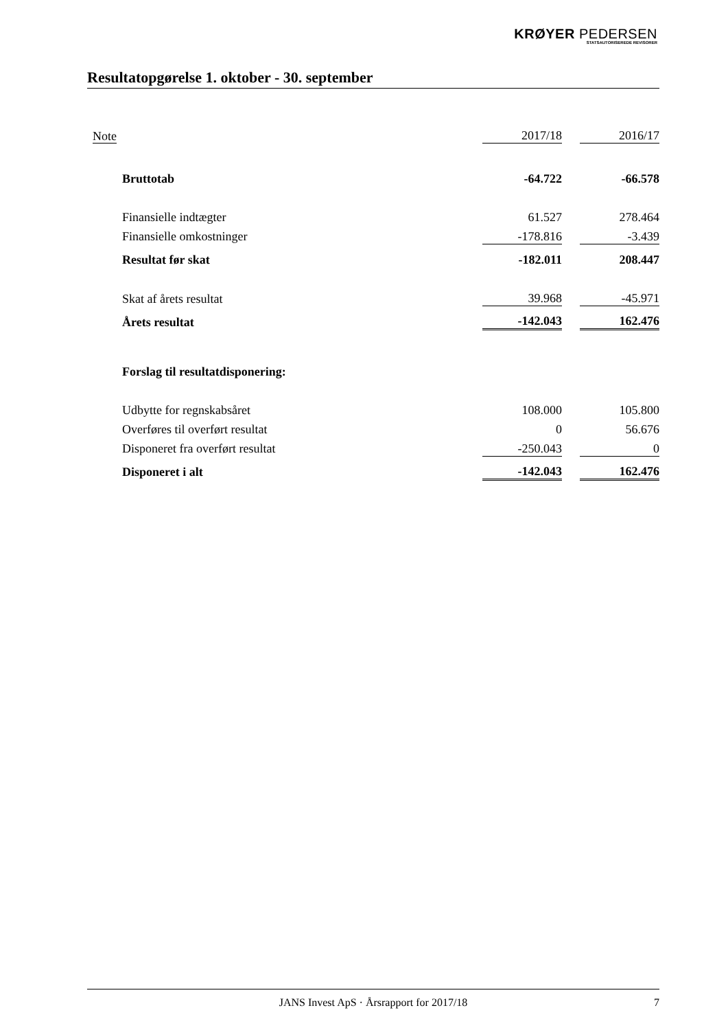KRØYER PEDERSEN
STATSAUTORISEREDE REVISORER
Resultatopgørelse 1. oktober - 30. september
| Note | 2017/18 | | 2016/17 |
| Bruttotab | -64.722 | | -66.578 |
| Finansielle indtægter | 61.527 | | 278.464 |
| Finansielle omkostninger | -178.816 | | -3.439 |
| Resultat før skat | -182.011 | | 208.447 |
| Skat af årets resultat | 39.968 | | -45.971 |
| Årets resultat | -142.043 | | 162.476 |
| Forslag til resultatdisponering: | | | |
| Udbytte for regnskabsåret | 108.000 | | 105.800 |
| Overføres til overført resultat | 0 | | 56.676 |
| Disponeret fra overført resultat | -250.043 | | 0 |
| Disponeret i alt | -142.043 | | 162.476 |
JANS Invest ApS · Årsrapport for 2017/18 7